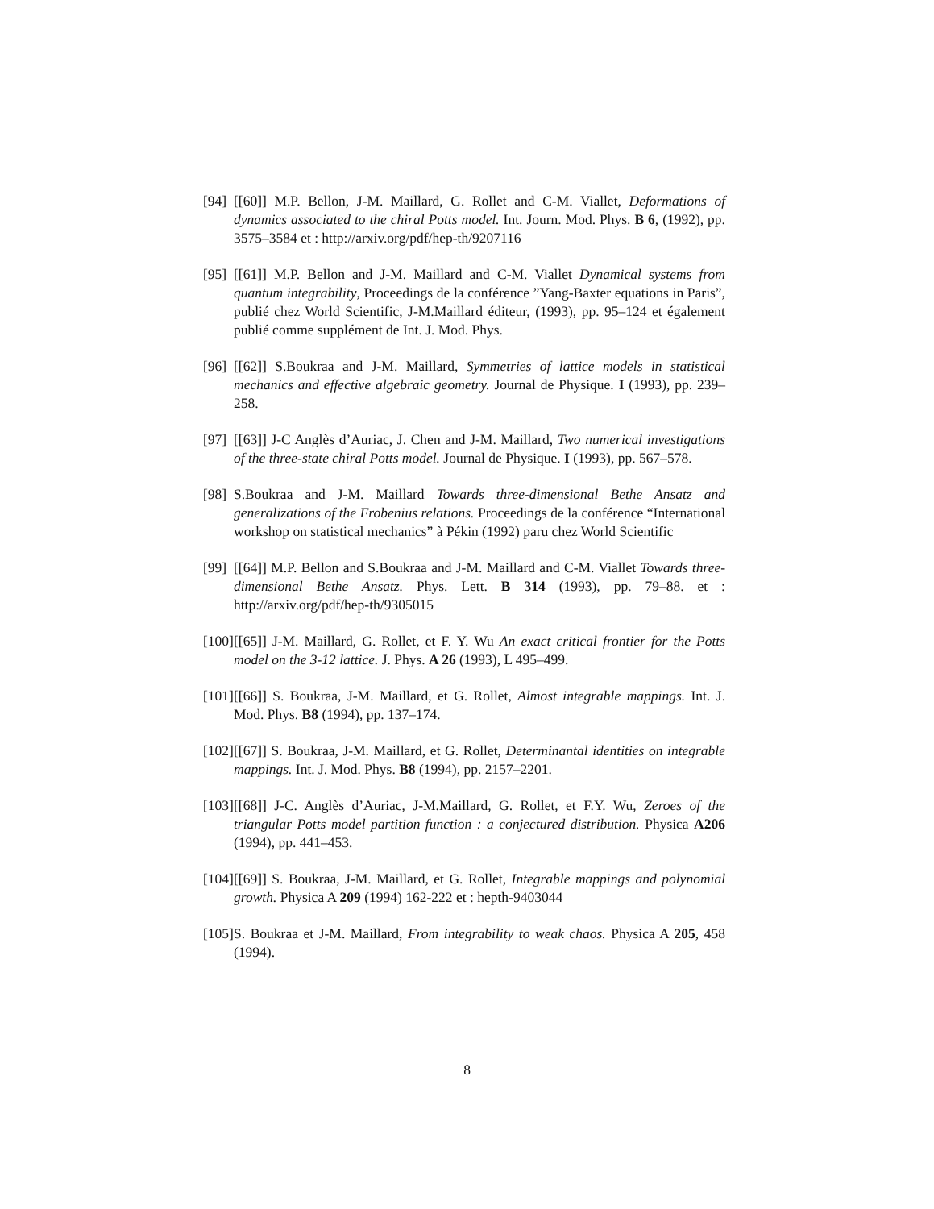[94] [[60]] M.P. Bellon, J-M. Maillard, G. Rollet and C-M. Viallet, Deformations of dynamics associated to the chiral Potts model. Int. Journ. Mod. Phys. B 6, (1992), pp. 3575–3584 et : http://arxiv.org/pdf/hep-th/9207116
[95] [[61]] M.P. Bellon and J-M. Maillard and C-M. Viallet Dynamical systems from quantum integrability, Proceedings de la conférence ”Yang-Baxter equations in Paris”, publié chez World Scientific, J-M.Maillard éditeur, (1993), pp. 95–124 et également publié comme supplément de Int. J. Mod. Phys.
[96] [[62]] S.Boukraa and J-M. Maillard, Symmetries of lattice models in statistical mechanics and effective algebraic geometry. Journal de Physique. I (1993), pp. 239–258.
[97] [[63]] J-C Anglès d’Auriac, J. Chen and J-M. Maillard, Two numerical investigations of the three-state chiral Potts model. Journal de Physique. I (1993), pp. 567–578.
[98] S.Boukraa and J-M. Maillard Towards three-dimensional Bethe Ansatz and generalizations of the Frobenius relations. Proceedings de la conférence “International workshop on statistical mechanics” à Pékin (1992) paru chez World Scientific
[99] [[64]] M.P. Bellon and S.Boukraa and J-M. Maillard and C-M. Viallet Towards three-dimensional Bethe Ansatz. Phys. Lett. B 314 (1993), pp. 79–88. et : http://arxiv.org/pdf/hep-th/9305015
[100] [[65]] J-M. Maillard, G. Rollet, et F. Y. Wu An exact critical frontier for the Potts model on the 3-12 lattice. J. Phys. A 26 (1993), L 495–499.
[101] [[66]] S. Boukraa, J-M. Maillard, et G. Rollet, Almost integrable mappings. Int. J. Mod. Phys. B8 (1994), pp. 137–174.
[102] [[67]] S. Boukraa, J-M. Maillard, et G. Rollet, Determinantal identities on integrable mappings. Int. J. Mod. Phys. B8 (1994), pp. 2157–2201.
[103] [[68]] J-C. Anglès d’Auriac, J-M.Maillard, G. Rollet, et F.Y. Wu, Zeroes of the triangular Potts model partition function : a conjectured distribution. Physica A206 (1994), pp. 441–453.
[104] [[69]] S. Boukraa, J-M. Maillard, et G. Rollet, Integrable mappings and polynomial growth. Physica A 209 (1994) 162-222 et : hepth-9403044
[105] S. Boukraa et J-M. Maillard, From integrability to weak chaos. Physica A 205, 458 (1994).
8